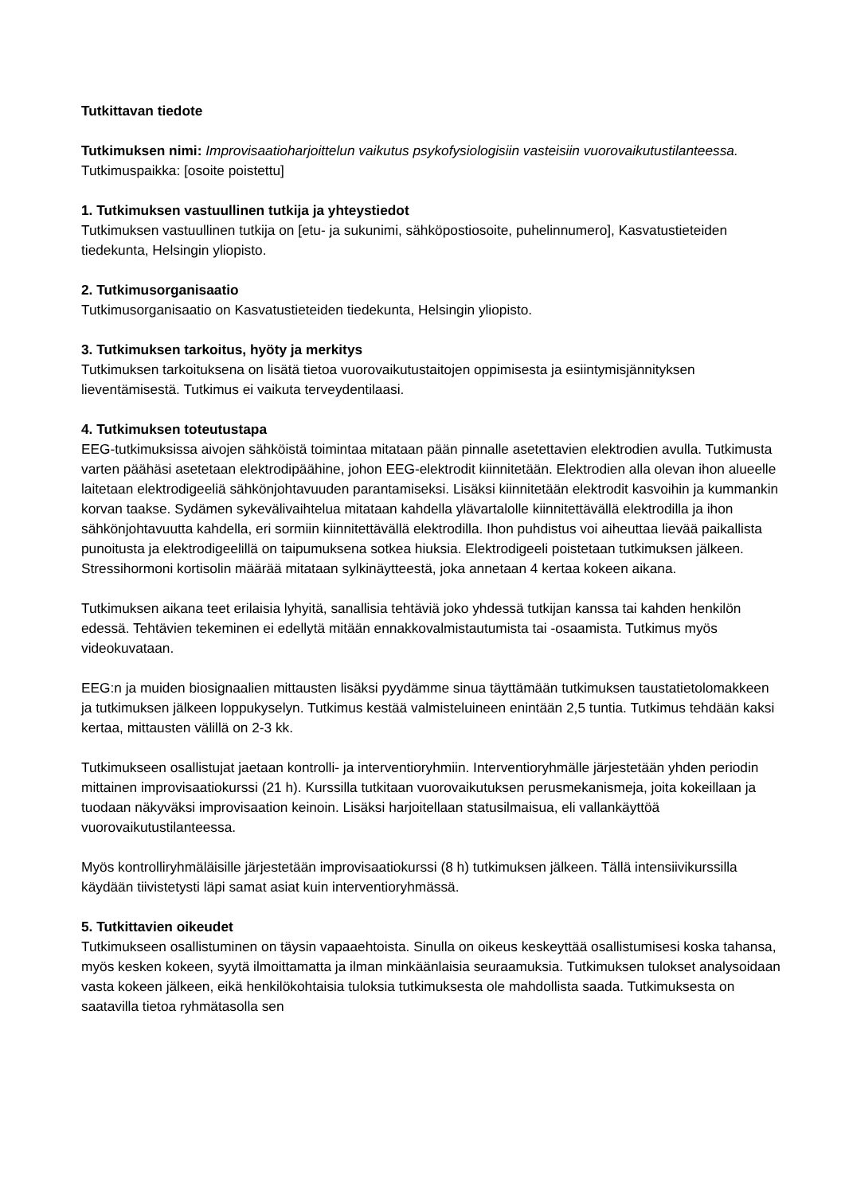Tutkittavan tiedote
Tutkimuksen nimi: Improvisaatioharjoittelun vaikutus psykofysiologisiin vasteisiin vuorovaikutustilanteessa.
Tutkimuspaikka: [osoite poistettu]
1. Tutkimuksen vastuullinen tutkija ja yhteystiedot
Tutkimuksen vastuullinen tutkija on [etu- ja sukunimi, sähköpostiosoite, puhelinnumero], Kasvatustieteiden tiedekunta, Helsingin yliopisto.
2. Tutkimusorganisaatio
Tutkimusorganisaatio on Kasvatustieteiden tiedekunta, Helsingin yliopisto.
3. Tutkimuksen tarkoitus, hyöty ja merkitys
Tutkimuksen tarkoituksena on lisätä tietoa vuorovaikutustaitojen oppimisesta ja esiintymisjännityksen lieventämisestä. Tutkimus ei vaikuta terveydentilaasi.
4. Tutkimuksen toteutustapa
EEG-tutkimuksissa aivojen sähköistä toimintaa mitataan pään pinnalle asetettavien elektrodien avulla. Tutkimusta varten päähäsi asetetaan elektrodipäähine, johon EEG-elektrodit kiinnitetään. Elektrodien alla olevan ihon alueelle laitetaan elektrodigeeliä sähkönjohtavuuden parantamiseksi. Lisäksi kiinnitetään elektrodit kasvoihin ja kummankin korvan taakse. Sydämen sykevälivaihtelua mitataan kahdella ylävartalolle kiinnitettävällä elektrodilla ja ihon sähkönjohtavuutta kahdella, eri sormiin kiinnitettävällä elektrodilla. Ihon puhdistus voi aiheuttaa lievää paikallista punoitusta ja elektrodigeelillä on taipumuksena sotkea hiuksia. Elektrodigeeli poistetaan tutkimuksen jälkeen. Stressihormoni kortisolin määrää mitataan sylkinäytteestä, joka annetaan 4 kertaa kokeen aikana.
Tutkimuksen aikana teet erilaisia lyhyitä, sanallisia tehtäviä joko yhdessä tutkijan kanssa tai kahden henkilön edessä. Tehtävien tekeminen ei edellytä mitään ennakkovalmistautumista tai -osaamista. Tutkimus myös videokuvataan.
EEG:n ja muiden biosignaalien mittausten lisäksi pyydämme sinua täyttämään tutkimuksen taustatietolomakkeen ja tutkimuksen jälkeen loppukyselyn. Tutkimus kestää valmisteluineen enintään 2,5 tuntia. Tutkimus tehdään kaksi kertaa, mittausten välillä on 2-3 kk.
Tutkimukseen osallistujat jaetaan kontrolli- ja interventioryhmiin. Interventioryhmälle järjestetään yhden periodin mittainen improvisaatiokurssi (21 h). Kurssilla tutkitaan vuorovaikutuksen perusmekanismeja, joita kokeillaan ja tuodaan näkyväksi improvisaation keinoin. Lisäksi harjoitellaan statusilmaisua, eli vallankäyttöä vuorovaikutustilanteessa.
Myös kontrolliryhmäläisille järjestetään improvisaatiokurssi (8 h) tutkimuksen jälkeen. Tällä intensiivikurssilla käydään tiivistetysti läpi samat asiat kuin interventioryhmässä.
5. Tutkittavien oikeudet
Tutkimukseen osallistuminen on täysin vapaaehtoista. Sinulla on oikeus keskeyttää osallistumisesi koska tahansa, myös kesken kokeen, syytä ilmoittamatta ja ilman minkäänlaisia seuraamuksia. Tutkimuksen tulokset analysoidaan vasta kokeen jälkeen, eikä henkilökohtaisia tuloksia tutkimuksesta ole mahdollista saada. Tutkimuksesta on saatavilla tietoa ryhmätasolla sen